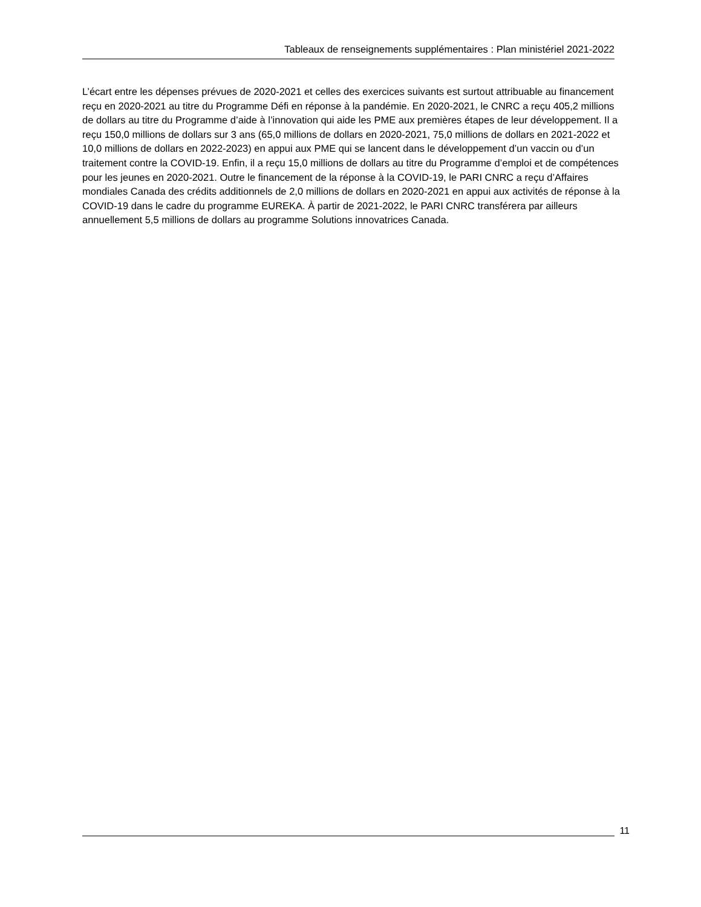Tableaux de renseignements supplémentaires : Plan ministériel 2021-2022
L’écart entre les dépenses prévues de 2020-2021 et celles des exercices suivants est surtout attribuable au financement reçu en 2020-2021 au titre du Programme Défi en réponse à la pandémie. En 2020-2021, le CNRC a reçu 405,2 millions de dollars au titre du Programme d’aide à l’innovation qui aide les PME aux premières étapes de leur développement. Il a reçu 150,0 millions de dollars sur 3 ans (65,0 millions de dollars en 2020-2021, 75,0 millions de dollars en 2021-2022 et 10,0 millions de dollars en 2022-2023) en appui aux PME qui se lancent dans le développement d’un vaccin ou d’un traitement contre la COVID-19. Enfin, il a reçu 15,0 millions de dollars au titre du Programme d’emploi et de compétences pour les jeunes en 2020-2021. Outre le financement de la réponse à la COVID-19, le PARI CNRC a reçu d’Affaires mondiales Canada des crédits additionnels de 2,0 millions de dollars en 2020-2021 en appui aux activités de réponse à la COVID-19 dans le cadre du programme EUREKA. À partir de 2021-2022, le PARI CNRC transférera par ailleurs annuellement 5,5 millions de dollars au programme Solutions innovatrices Canada.
11